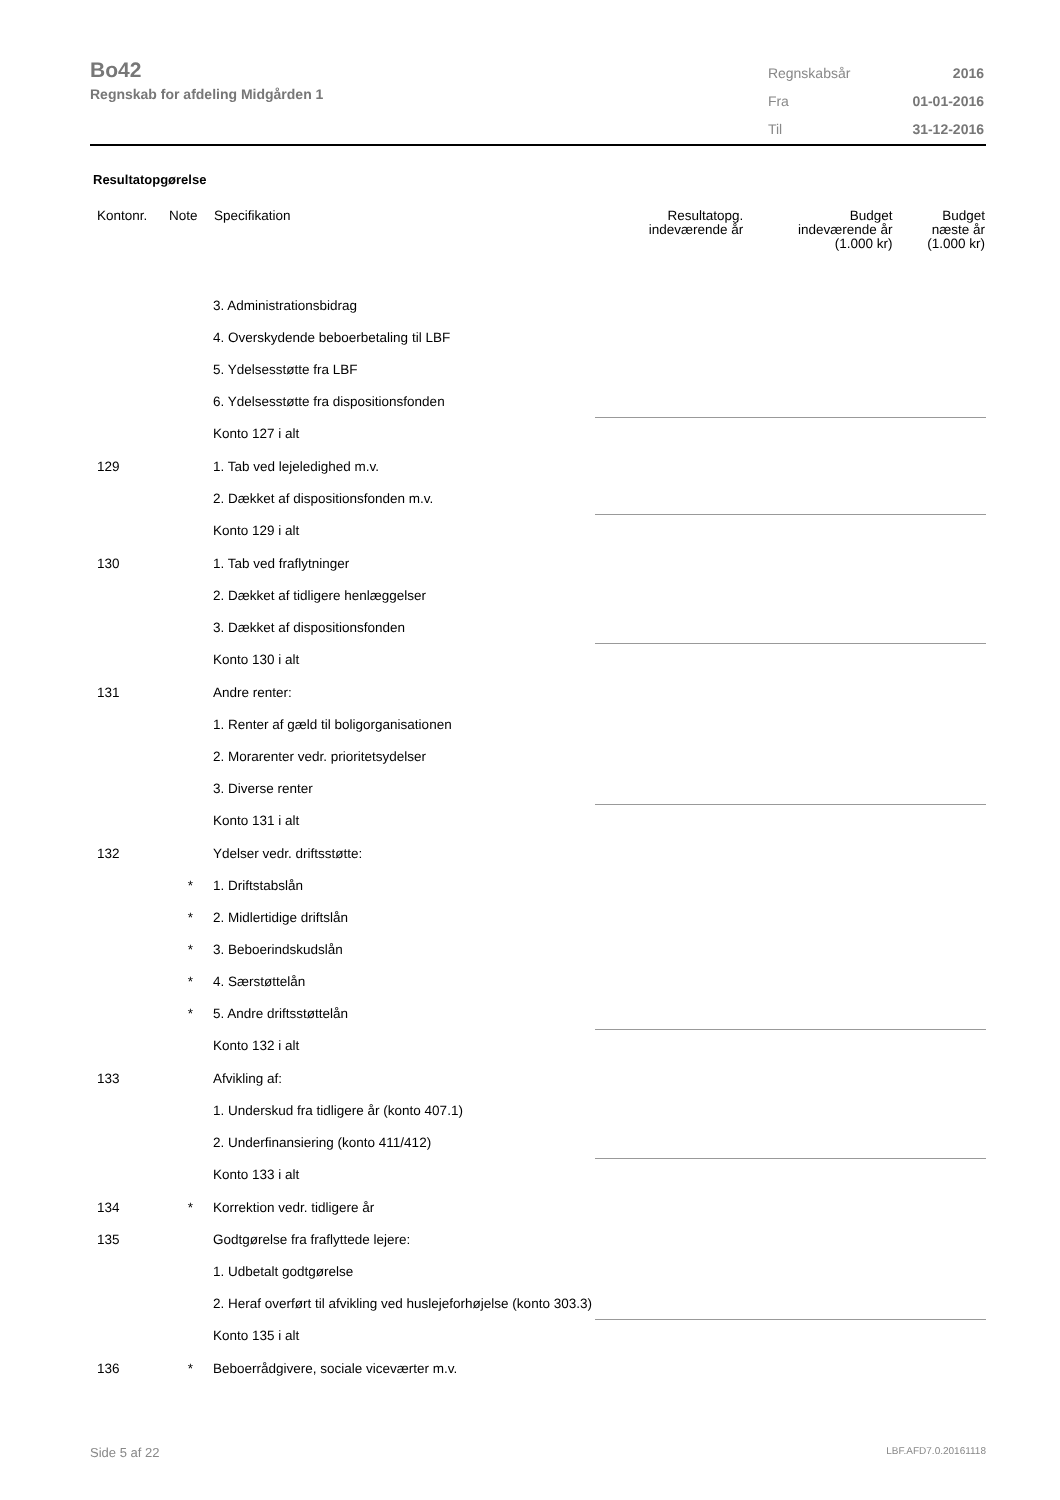Bo42
Regnskab for afdeling Midgården 1
| Regnskabsår | 2016 |
| Fra | 01-01-2016 |
| Til | 31-12-2016 |
Resultatopgørelse
| Kontonr. | Note | Specifikation | Resultatopg. indeværende år | Budget indeværende år (1.000 kr) | Budget næste år (1.000 kr) |
| --- | --- | --- | --- | --- | --- |
| | | 3. Administrationsbidrag | | | |
| | | 4. Overskydende beboerbetaling til LBF | | | |
| | | 5. Ydelsesstøtte fra LBF | | | |
| | | 6. Ydelsesstøtte fra dispositionsfonden | | | |
| | | Konto 127 i alt | | | |
| 129 | | 1. Tab ved lejeledighed m.v. | | | |
| | | 2. Dækket af dispositionsfonden m.v. | | | |
| | | Konto 129 i alt | | | |
| 130 | | 1. Tab ved fraflytninger | | | |
| | | 2. Dækket af tidligere henlæggelser | | | |
| | | 3. Dækket af dispositionsfonden | | | |
| | | Konto 130 i alt | | | |
| 131 | | Andre renter: | | | |
| | | 1. Renter af gæld til boligorganisationen | | | |
| | | 2. Morarenter vedr. prioritetsydelser | | | |
| | | 3. Diverse renter | | | |
| | | Konto 131 i alt | | | |
| 132 | | Ydelser vedr. driftsstøtte: | | | |
| | * | 1. Driftstabslån | | | |
| | * | 2. Midlertidige driftslån | | | |
| | * | 3. Beboerindskudslån | | | |
| | * | 4. Særstøttelån | | | |
| | * | 5. Andre driftsstøttelån | | | |
| | | Konto 132 i alt | | | |
| 133 | | Afvikling af: | | | |
| | | 1. Underskud fra tidligere år (konto 407.1) | | | |
| | | 2. Underfinansiering (konto 411/412) | | | |
| | | Konto 133 i alt | | | |
| 134 | * | Korrektion vedr. tidligere år | | | |
| 135 | | Godtgørelse fra fraflyttede lejere: | | | |
| | | 1. Udbetalt godtgørelse | | | |
| | | 2. Heraf overført til afvikling ved huslejeforhøjelse (konto 303.3) | | | |
| | | Konto 135 i alt | | | |
| 136 | * | Beboerrådgivere, sociale viceværter m.v. | | | |
Side 5 af 22 LBF.AFD7.0.20161118